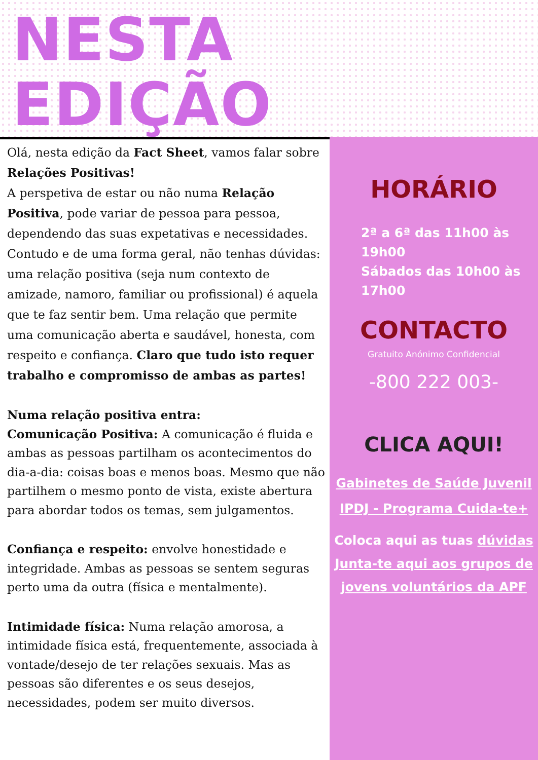NESTA
EDIÇÃO
Olá, nesta edição da Fact Sheet, vamos falar sobre Relações Positivas!
A perspetiva de estar ou não numa Relação Positiva, pode variar de pessoa para pessoa, dependendo das suas expetativas e necessidades.
Contudo e de uma forma geral, não tenhas dúvidas: uma relação positiva (seja num contexto de amizade, namoro, familiar ou profissional) é aquela que te faz sentir bem. Uma relação que permite uma comunicação aberta e saudável, honesta, com respeito e confiança. Claro que tudo isto requer trabalho e compromisso de ambas as partes!
Numa relação positiva entra:
Comunicação Positiva: A comunicação é fluida e ambas as pessoas partilham os acontecimentos do dia-a-dia: coisas boas e menos boas. Mesmo que não partilhem o mesmo ponto de vista, existe abertura para abordar todos os temas, sem julgamentos.
Confiança e respeito: envolve honestidade e integridade. Ambas as pessoas se sentem seguras perto uma da outra (física e mentalmente).
Intimidade física: Numa relação amorosa, a intimidade física está, frequentemente, associada à vontade/desejo de ter relações sexuais. Mas as pessoas são diferentes e os seus desejos, necessidades, podem ser muito diversos.
HORÁRIO
2ª a 6ª das 11h00 às 19h00
Sábados das 10h00 às 17h00
CONTACTO
Gratuito Anónimo Confidencial
-800 222 003-
CLICA AQUI!
Gabinetes de Saúde Juvenil
IPDJ - Programa Cuida-te+
Coloca aqui as tuas dúvidas
Junta-te aqui aos grupos de jovens voluntários da APF